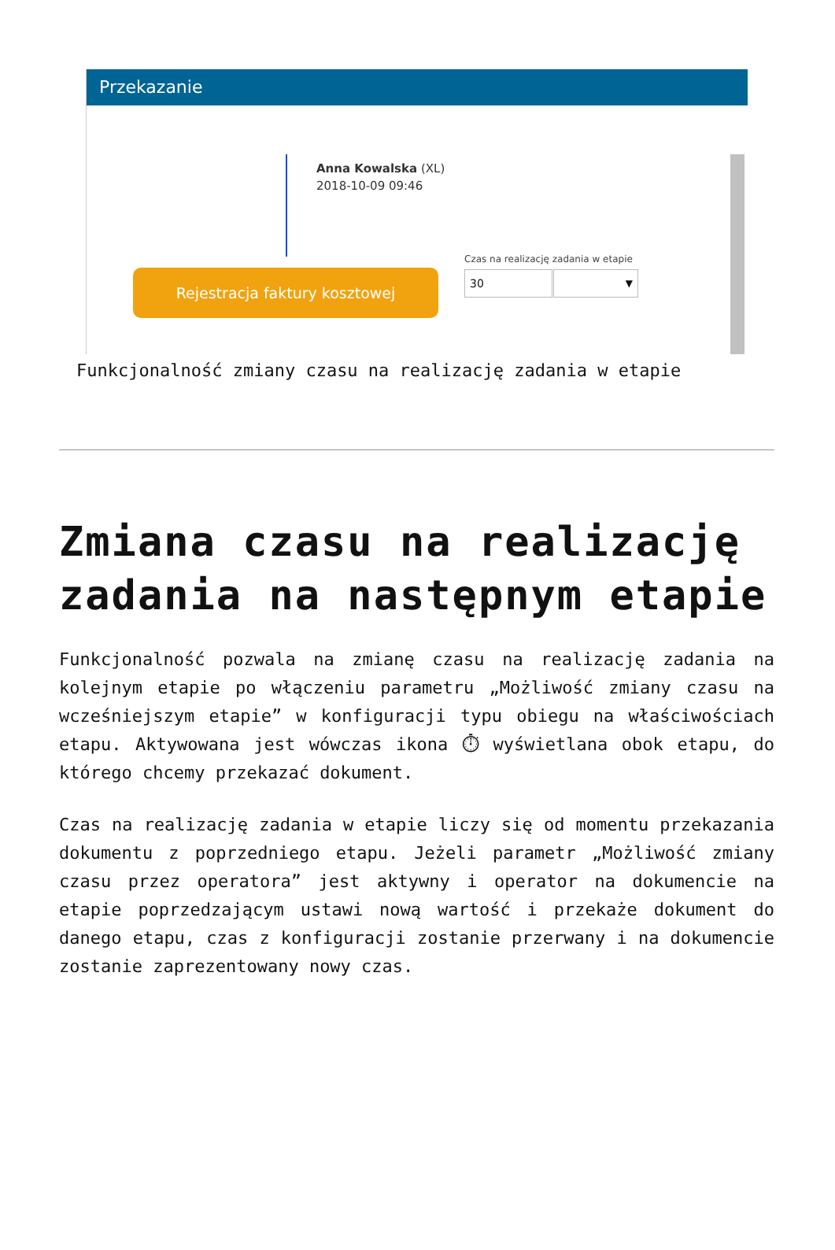Przekazanie
Anna Kowalska (XL)
2018-10-09 09:46
Czas na realizację zadania w etapie
Rejestracja faktury kosztowej 30 ▼
Funkcjonalność zmiany czasu na realizację zadania w etapie
Zmiana czasu na realizację zadania na następnym etapie
Funkcjonalność pozwala na zmianę czasu na realizację zadania na kolejnym etapie po włączeniu parametru „Możliwość zmiany czasu na wcześniejszym etapie” w konfiguracji typu obiegu na właściwościach etapu. Aktywowana jest wówczas ikona ⏱ wyświetlana obok etapu, do którego chcemy przekazać dokument.
Czas na realizację zadania w etapie liczy się od momentu przekazania dokumentu z poprzedniego etapu. Jeżeli parametr „Możliwość zmiany czasu przez operatora” jest aktywny i operator na dokumencie na etapie poprzedzającym ustawi nową wartość i przekaże dokument do danego etapu, czas z konfiguracji zostanie przerwany i na dokumencie zostanie zaprezentowany nowy czas.